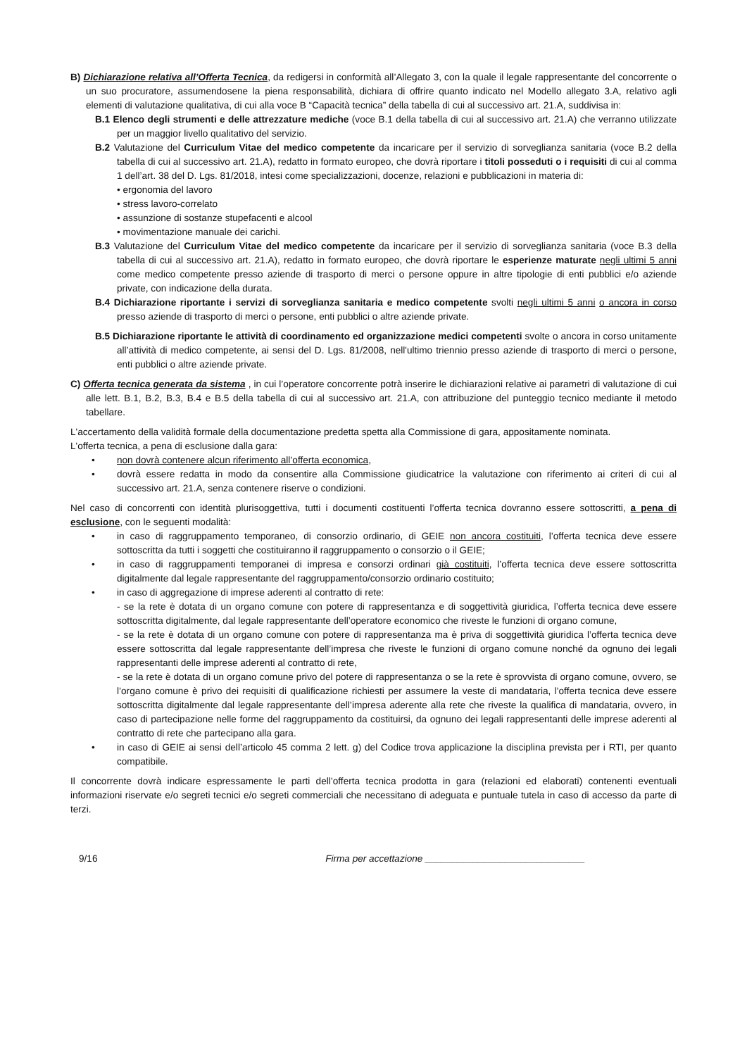B) Dichiarazione relativa all’Offerta Tecnica, da redigersi in conformità all’Allegato 3, con la quale il legale rappresentante del concorrente o un suo procuratore, assumendosene la piena responsabilità, dichiara di offrire quanto indicato nel Modello allegato 3.A, relativo agli elementi di valutazione qualitativa, di cui alla voce B “Capacità tecnica” della tabella di cui al successivo art. 21.A, suddivisa in:
B.1 Elenco degli strumenti e delle attrezzature mediche (voce B.1 della tabella di cui al successivo art. 21.A) che verranno utilizzate per un maggior livello qualitativo del servizio.
B.2 Valutazione del Curriculum Vitae del medico competente da incaricare per il servizio di sorveglianza sanitaria (voce B.2 della tabella di cui al successivo art. 21.A), redatto in formato europeo, che dovrà riportare i titoli posseduti o i requisiti di cui al comma 1 dell’art. 38 del D. Lgs. 81/2018, intesi come specializzazioni, docenze, relazioni e pubblicazioni in materia di:
• ergonomia del lavoro
• stress lavoro-correlato
• assunzione di sostanze stupefacenti e alcool
• movimentazione manuale dei carichi.
B.3 Valutazione del Curriculum Vitae del medico competente da incaricare per il servizio di sorveglianza sanitaria (voce B.3 della tabella di cui al successivo art. 21.A), redatto in formato europeo, che dovrà riportare le esperienze maturate negli ultimi 5 anni come medico competente presso aziende di trasporto di merci o persone oppure in altre tipologie di enti pubblici e/o aziende private, con indicazione della durata.
B.4 Dichiarazione riportante i servizi di sorveglianza sanitaria e medico competente svolti negli ultimi 5 anni o ancora in corso presso aziende di trasporto di merci o persone, enti pubblici o altre aziende private.
B.5 Dichiarazione riportante le attività di coordinamento ed organizzazione medici competenti svolte o ancora in corso unitamente all’attività di medico competente, ai sensi del D. Lgs. 81/2008, nell'ultimo triennio presso aziende di trasporto di merci o persone, enti pubblici o altre aziende private.
C) Offerta tecnica generata da sistema , in cui l’operatore concorrente potrà inserire le dichiarazioni relative ai parametri di valutazione di cui alle lett. B.1, B.2, B.3, B.4 e B.5 della tabella di cui al successivo art. 21.A, con attribuzione del punteggio tecnico mediante il metodo tabellare.
L'accertamento della validità formale della documentazione predetta spetta alla Commissione di gara, appositamente nominata.
L'offerta tecnica, a pena di esclusione dalla gara:
• non dovrà contenere alcun riferimento all’offerta economica,
• dovrà essere redatta in modo da consentire alla Commissione giudicatrice la valutazione con riferimento ai criteri di cui al successivo art. 21.A, senza contenere riserve o condizioni.
Nel caso di concorrenti con identità plurisoggettiva, tutti i documenti costituenti l’offerta tecnica dovranno essere sottoscritti, a pena di esclusione, con le seguenti modalità:
• in caso di raggruppamento temporaneo, di consorzio ordinario, di GEIE non ancora costituiti, l’offerta tecnica deve essere sottoscritta da tutti i soggetti che costituiranno il raggruppamento o consorzio o il GEIE;
• in caso di raggruppamenti temporanei di impresa e consorzi ordinari già costituiti, l’offerta tecnica deve essere sottoscritta digitalmente dal legale rappresentante del raggruppamento/consorzio ordinario costituito;
• in caso di aggregazione di imprese aderenti al contratto di rete:
- se la rete è dotata di un organo comune con potere di rappresentanza e di soggettività giuridica, l’offerta tecnica deve essere sottoscritta digitalmente, dal legale rappresentante dell’operatore economico che riveste le funzioni di organo comune,
- se la rete è dotata di un organo comune con potere di rappresentanza ma è priva di soggettività giuridica l’offerta tecnica deve essere sottoscritta dal legale rappresentante dell’impresa che riveste le funzioni di organo comune nonché da ognuno dei legali rappresentanti delle imprese aderenti al contratto di rete,
- se la rete è dotata di un organo comune privo del potere di rappresentanza o se la rete è sprovvista di organo comune, ovvero, se l’organo comune è privo dei requisiti di qualificazione richiesti per assumere la veste di mandataria, l’offerta tecnica deve essere sottoscritta digitalmente dal legale rappresentante dell’impresa aderente alla rete che riveste la qualifica di mandataria, ovvero, in caso di partecipazione nelle forme del raggruppamento da costituirsi, da ognuno dei legali rappresentanti delle imprese aderenti al contratto di rete che partecipano alla gara.
• in caso di GEIE ai sensi dell’articolo 45 comma 2 lett. g) del Codice trova applicazione la disciplina prevista per i RTI, per quanto compatibile.
Il concorrente dovrà indicare espressamente le parti dell’offerta tecnica prodotta in gara (relazioni ed elaborati) contenenti eventuali informazioni riservate e/o segreti tecnici e/o segreti commerciali che necessitano di adeguata e puntuale tutela in caso di accesso da parte di terzi.
9/16 Firma per accettazione ______________________________